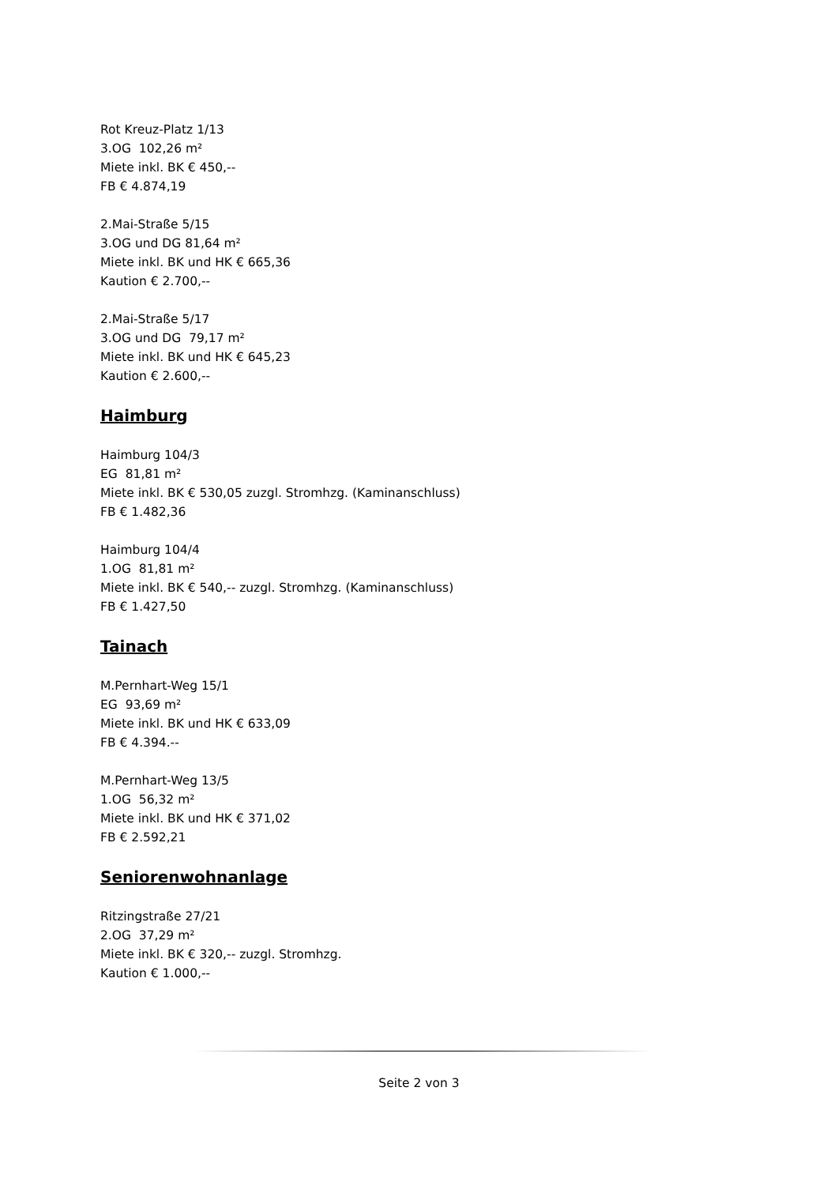Rot Kreuz-Platz 1/13
3.OG 102,26 m²
Miete inkl. BK € 450,--
FB € 4.874,19
2.Mai-Straße 5/15
3.OG und DG 81,64 m²
Miete inkl. BK und HK € 665,36
Kaution € 2.700,--
2.Mai-Straße 5/17
3.OG und DG 79,17 m²
Miete inkl. BK und HK € 645,23
Kaution € 2.600,--
Haimburg
Haimburg 104/3
EG 81,81 m²
Miete inkl. BK € 530,05 zuzgl. Stromhzg. (Kaminanschluss)
FB € 1.482,36
Haimburg 104/4
1.OG 81,81 m²
Miete inkl. BK € 540,-- zuzgl. Stromhzg. (Kaminanschluss)
FB € 1.427,50
Tainach
M.Pernhart-Weg 15/1
EG 93,69 m²
Miete inkl. BK und HK € 633,09
FB € 4.394.--
M.Pernhart-Weg 13/5
1.OG 56,32 m²
Miete inkl. BK und HK € 371,02
FB € 2.592,21
Seniorenwohnanlage
Ritzingstraße 27/21
2.OG 37,29 m²
Miete inkl. BK € 320,-- zuzgl. Stromhzg.
Kaution € 1.000,--
Seite 2 von 3